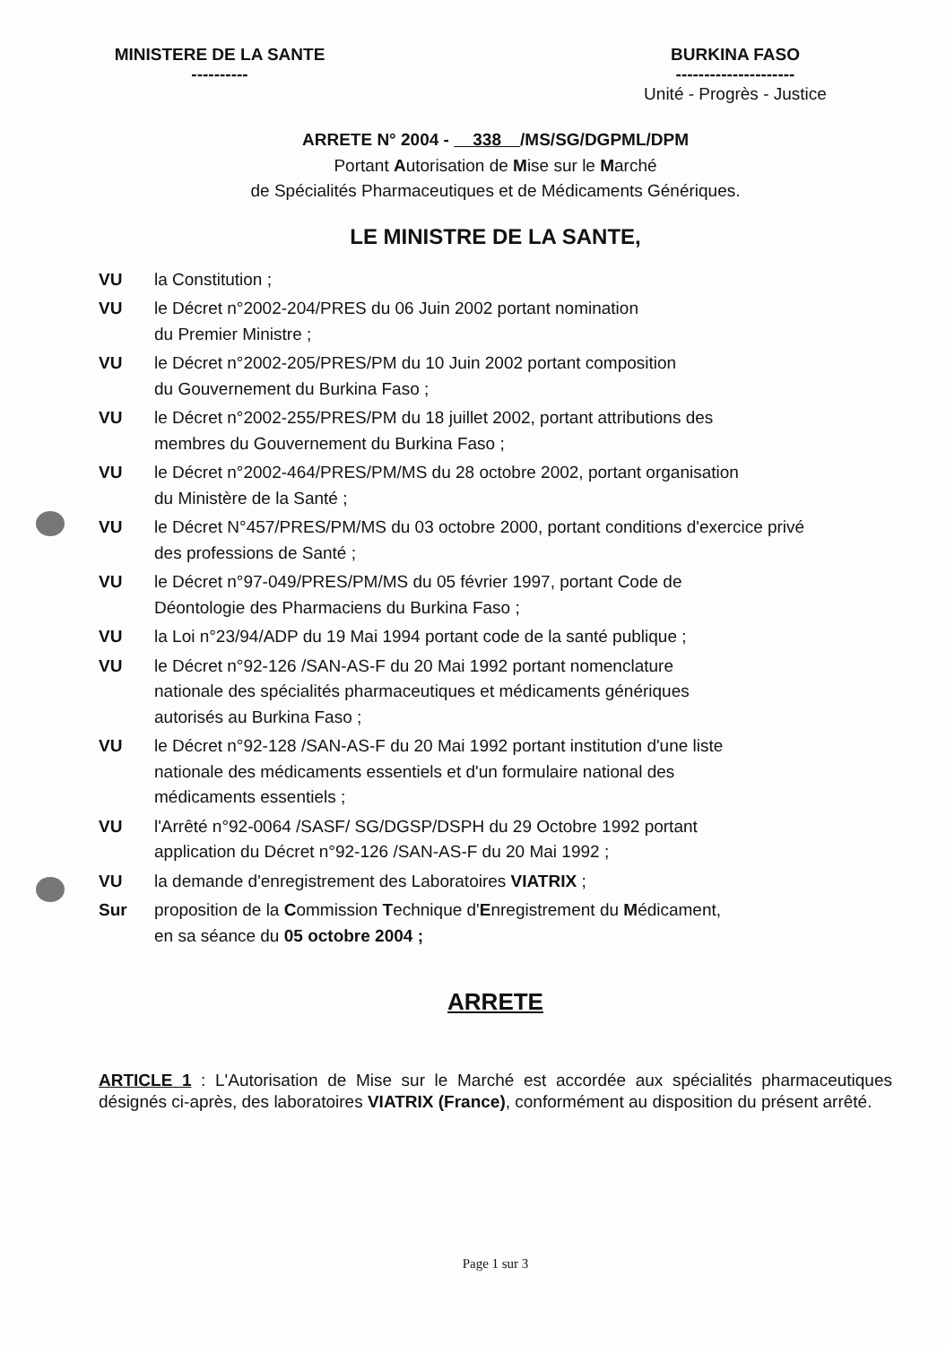MINISTERE DE LA SANTE
----------
BURKINA FASO
---------------------
Unité - Progrès - Justice
ARRETE N° 2004 - 338 /MS/SG/DGPML/DPM
Portant Autorisation de Mise sur le Marché
de Spécialités Pharmaceutiques et de Médicaments Génériques.
LE MINISTRE DE LA SANTE,
| VU | la Constitution ; |
| VU | le Décret n°2002-204/PRES du 06 Juin 2002 portant nomination du Premier Ministre ; |
| VU | le Décret n°2002-205/PRES/PM du 10 Juin 2002 portant composition du Gouvernement du Burkina Faso ; |
| VU | le Décret n°2002-255/PRES/PM du 18 juillet 2002, portant attributions des membres du Gouvernement du Burkina Faso ; |
| VU | le Décret n°2002-464/PRES/PM/MS du 28 octobre 2002, portant organisation du Ministère de la Santé ; |
| VU | le Décret N°457/PRES/PM/MS du 03 octobre 2000, portant conditions d'exercice privé des professions de Santé ; |
| VU | le Décret n°97-049/PRES/PM/MS du 05 février 1997, portant Code de Déontologie des Pharmaciens du Burkina Faso ; |
| VU | la Loi n°23/94/ADP du 19 Mai 1994 portant code de la santé publique ; |
| VU | le Décret n°92-126 /SAN-AS-F du 20 Mai 1992 portant nomenclature nationale des spécialités pharmaceutiques et médicaments génériques autorisés au Burkina Faso ; |
| VU | le Décret n°92-128 /SAN-AS-F du 20 Mai 1992 portant institution d'une liste nationale des médicaments essentiels et d'un formulaire national des médicaments essentiels ; |
| VU | l'Arrêté n°92-0064 /SASF/ SG/DGSP/DSPH du 29 Octobre 1992 portant application du Décret n°92-126 /SAN-AS-F du 20 Mai 1992 ; |
| VU | la demande d'enregistrement des Laboratoires VIATRIX ; |
| Sur | proposition de la C ommission T echnique d' E nregistrement du M édicament, en sa séance du 05 octobre 2004 ; |
ARRETE
ARTICLE 1 : L'Autorisation de Mise sur le Marché est accordée aux spécialités pharmaceutiques désignés ci-après, des laboratoires VIATRIX (France), conformément au disposition du présent arrêté.
Page 1 sur 3